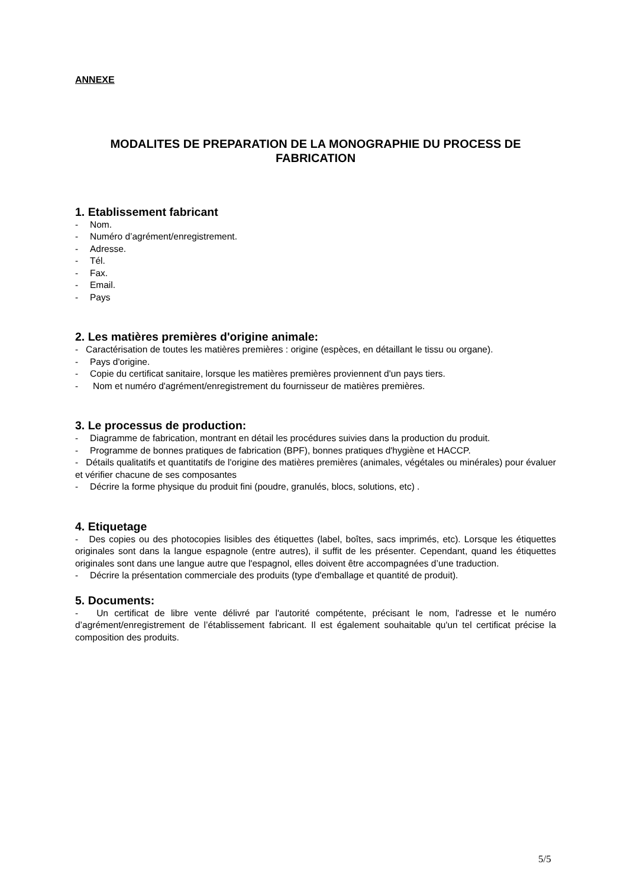ANNEXE
MODALITES DE PREPARATION DE LA MONOGRAPHIE DU PROCESS DE FABRICATION
1. Etablissement fabricant
- Nom.
- Numéro d’agrément/enregistrement.
- Adresse.
- Tél.
- Fax.
- Email.
- Pays
2. Les matières premières d'origine animale:
- Caractérisation de toutes les matières premières : origine (espèces, en détaillant le tissu ou organe).
- Pays d'origine.
- Copie du certificat sanitaire, lorsque les matières premières proviennent d'un pays tiers.
- Nom et numéro d'agrément/enregistrement du fournisseur de matières premières.
3. Le processus de production:
- Diagramme de fabrication, montrant en détail les procédures suivies dans la production du produit.
- Programme de bonnes pratiques de fabrication (BPF), bonnes pratiques d'hygiène et HACCP.
- Détails qualitatifs et quantitatifs de l'origine des matières premières (animales, végétales ou minérales) pour évaluer et vérifier chacune de ses composantes
- Décrire la forme physique du produit fini (poudre, granulés, blocs, solutions, etc) .
4. Etiquetage
- Des copies ou des photocopies lisibles des étiquettes (label, boîtes, sacs imprimés, etc). Lorsque les étiquettes originales sont dans la langue espagnole (entre autres), il suffit de les présenter. Cependant, quand les étiquettes originales sont dans une langue autre que l'espagnol, elles doivent être accompagnées d’une traduction.
- Décrire la présentation commerciale des produits (type d'emballage et quantité de produit).
5. Documents:
- Un certificat de libre vente délivré par l'autorité compétente, précisant le nom, l'adresse et le numéro d’agrément/enregistrement de l’établissement fabricant. Il est également souhaitable qu'un tel certificat précise la composition des produits.
5/5